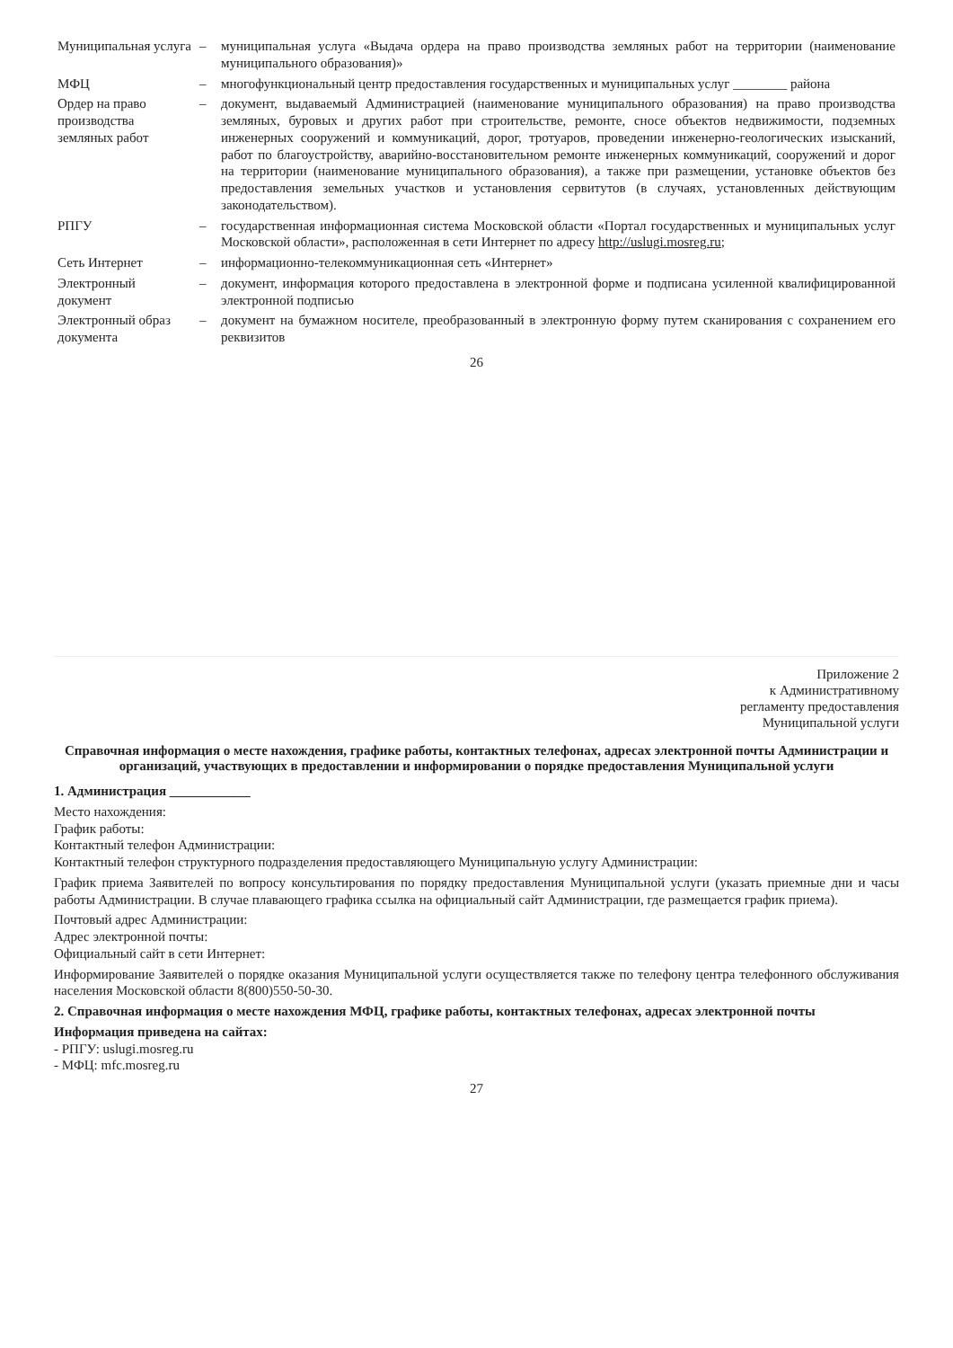| Муниципальная услуга | – | муниципальная услуга «Выдача ордера на право производства земляных работ на территории (наименование муниципального образования)» |
| МФЦ | – | многофункциональный центр предоставления государственных и муниципальных услуг ________ района |
| Ордер на право производства земляных работ | – | документ, выдаваемый Администрацией (наименование муниципального образования) на право производства земляных, буровых и других работ при строительстве, ремонте, сносе объектов недвижимости, подземных инженерных сооружений и коммуникаций, дорог, тротуаров, проведении инженерно-геологических изысканий, работ по благоустройству, аварийно-восстановительном ремонте инженерных коммуникаций, сооружений и дорог на территории (наименование муниципального образования), а также при размещении, установке объектов без предоставления земельных участков и установления сервитутов (в случаях, установленных действующим законодательством). |
| РПГУ | – | государственная информационная система Московской области «Портал государственных и муниципальных услуг Московской области», расположенная в сети Интернет по адресу http://uslugi.mosreg.ru ; |
| Сеть Интернет | – | информационно-телекоммуникационная сеть «Интернет» |
| Электронный документ | – | документ, информация которого предоставлена в электронной форме и подписана усиленной квалифицированной электронной подписью |
| Электронный образ документа | – | документ на бумажном носителе, преобразованный в электронную форму путем сканирования с сохранением его реквизитов |
26
Приложение 2
к Административному
регламенту предоставления
Муниципальной услуги
Справочная информация о месте нахождения, графике работы, контактных телефонах, адресах электронной почты Администрации и организаций, участвующих в предоставлении и информировании о порядке предоставления Муниципальной услуги
1. Администрация ____________
Место нахождения:
График работы:
Контактный телефон Администрации:
Контактный телефон структурного подразделения предоставляющего Муниципальную услугу Администрации:
График приема Заявителей по вопросу консультирования по порядку предоставления Муниципальной услуги (указать приемные дни и часы работы Администрации. В случае плавающего графика ссылка на официальный сайт Администрации, где размещается график приема).
Почтовый адрес Администрации:
Адрес электронной почты:
Официальный сайт в сети Интернет:
Информирование Заявителей о порядке оказания Муниципальной услуги осуществляется также по телефону центра телефонного обслуживания населения Московской области 8(800)550-50-30.
2. Справочная информация о месте нахождения МФЦ, графике работы, контактных телефонах, адресах электронной почты
Информация приведена на сайтах:
- РПГУ: uslugi.mosreg.ru
- МФЦ: mfc.mosreg.ru
27